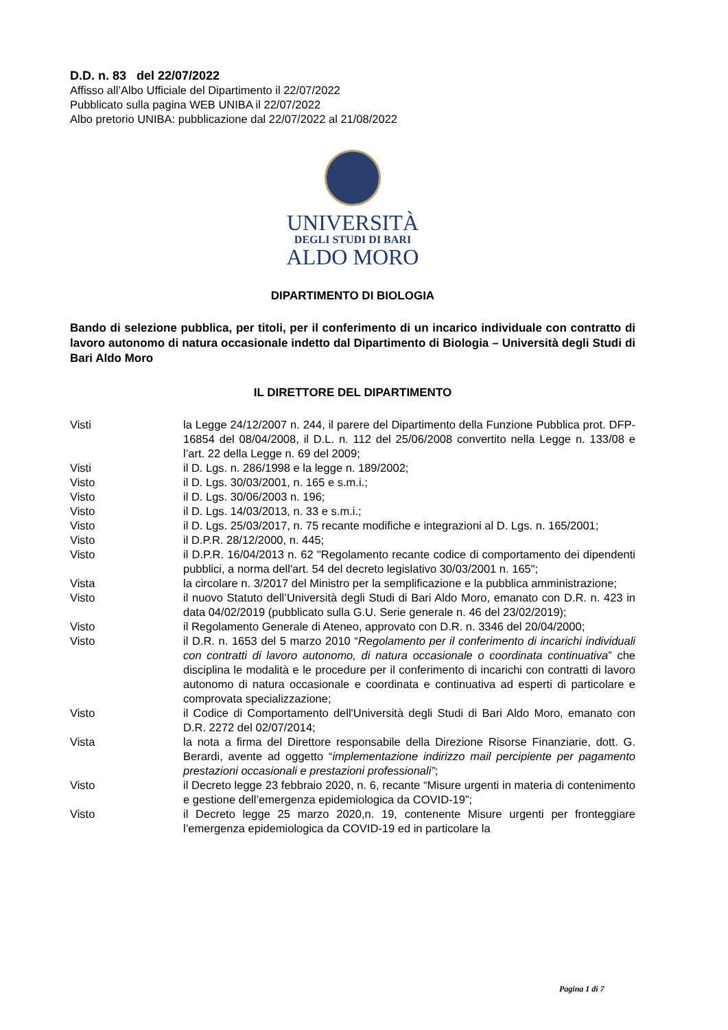D.D. n. 83 del 22/07/2022
Affisso all’Albo Ufficiale del Dipartimento il 22/07/2022
Pubblicato sulla pagina WEB UNIBA il 22/07/2022
Albo pretorio UNIBA: pubblicazione dal 22/07/2022 al 21/08/2022
UNIVERSITÀ
DEGLI STUDI DI BARI
ALDO MORO
DIPARTIMENTO DI BIOLOGIA
Bando di selezione pubblica, per titoli, per il conferimento di un incarico individuale con contratto di lavoro autonomo di natura occasionale indetto dal Dipartimento di Biologia – Università degli Studi di Bari Aldo Moro
IL DIRETTORE DEL DIPARTIMENTO
Visti la Legge 24/12/2007 n. 244, il parere del Dipartimento della Funzione Pubblica prot. DFP-16854 del 08/04/2008, il D.L. n. 112 del 25/06/2008 convertito nella Legge n. 133/08 e l’art. 22 della Legge n. 69 del 2009;
Visti il D. Lgs. n. 286/1998 e la legge n. 189/2002;
Visto il D. Lgs. 30/03/2001, n. 165 e s.m.i.;
Visto il D. Lgs. 30/06/2003 n. 196;
Visto il D. Lgs. 14/03/2013, n. 33 e s.m.i.;
Visto il D. Lgs. 25/03/2017, n. 75 recante modifiche e integrazioni al D. Lgs. n. 165/2001;
Visto il D.P.R. 28/12/2000, n. 445;
Visto il D.P.R. 16/04/2013 n. 62 "Regolamento recante codice di comportamento dei dipendenti pubblici, a norma dell'art. 54 del decreto legislativo 30/03/2001 n. 165";
Vista la circolare n. 3/2017 del Ministro per la semplificazione e la pubblica amministrazione;
Visto il nuovo Statuto dell’Università degli Studi di Bari Aldo Moro, emanato con D.R. n. 423 in data 04/02/2019 (pubblicato sulla G.U. Serie generale n. 46 del 23/02/2019);
Visto il Regolamento Generale di Ateneo, approvato con D.R. n. 3346 del 20/04/2000;
Visto il D.R. n. 1653 del 5 marzo 2010 “Regolamento per il conferimento di incarichi individuali con contratti di lavoro autonomo, di natura occasionale o coordinata continuativa” che disciplina le modalità e le procedure per il conferimento di incarichi con contratti di lavoro autonomo di natura occasionale e coordinata e continuativa ad esperti di particolare e comprovata specializzazione;
Visto il Codice di Comportamento dell'Università degli Studi di Bari Aldo Moro, emanato con D.R. 2272 del 02/07/2014;
Vista la nota a firma del Direttore responsabile della Direzione Risorse Finanziarie, dott. G. Berardi, avente ad oggetto “implementazione indirizzo mail percipiente per pagamento prestazioni occasionali e prestazioni professionali”;
Visto il Decreto legge 23 febbraio 2020, n. 6, recante “Misure urgenti in materia di contenimento e gestione dell’emergenza epidemiologica da COVID-19”;
Visto il Decreto legge 25 marzo 2020,n. 19, contenente Misure urgenti per fronteggiare l’emergenza epidemiologica da COVID-19 ed in particolare la
Pagina 1 di 7